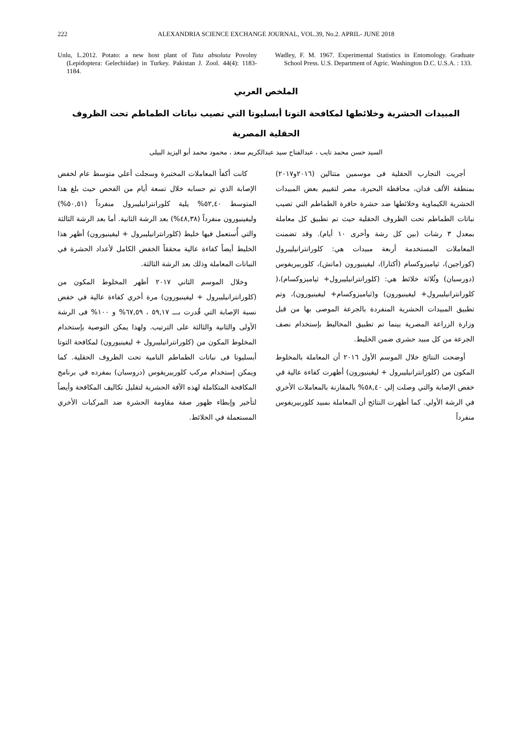222 ALEXANDRIA SCIENCE EXCHANGE JOURNAL, VOL.39, No.2. APRIL- JUNE 2018
Unlu, L.2012. Potato: a new host plant of Tuta absoluta Povolny (Lepidoptera: Gelechiidae) in Turkey. Pakistan J. Zool. 44(4): 1183-1184.
Wadley, F. M. 1967. Experimental Statistics in Entomology. Graduate School Press. U.S. Department of Agric. Washington D.C. U.S.A. : 133.
الملخص العربي
المبيدات الحشرية وخلائطها لمكافحة التوتا أبسليوتا التي تصيب نباتات الطماطم تحت الظروف الحقلية المصرية
السيد حسن محمد تايب ، عبدالفتاح سيد عبدالكريم سعد ، محمود محمد أبو اليزيد البيلى
أجريت التجارب الحقلية فى موسمين متتالين (٢٠١٦و٢٠١٧) بمنطقة الألف فدان، محافظة البحيرة، مصر لتقييم بعض المبيدات الحشرية الكيماوية وخلائطها ضد حشرة حافرة الطماطم التي تصيب نباتات الطماطم تحت الظروف الحقلية حيث تم تطبيق كل معاملة بمعدل ٣ رشات (بين كل رشة وأخرى ١٠ أيام). وقد تضمنت المعاملات المستخدمة أربعة مبيدات هي: كلورانترانيليبرول (كوراجين)، ثياميزوكسام (أكتارا)، ليفينيورون (ماتش)، كلوربيريفوس (دورسبان) وثُلاثة خلائط هي: (كلورانترانيليبرول+ ثياميزوكسام)،( كلورانترانيليبرول+ ليفينيورون) و(ثياميزوكسام+ ليفينيورون)، وتم تطبيق المبيدات الحشرية المنفردة بالجرعة الموصى بها من قبل وزارة الزراعة المصرية بينما تم تطبيق المخاليط بإستخدام نصف الجرعة من كل مبيد حشرى ضمن الخليط.
أوضحت النتائج خلال الموسم الأول ٢٠١٦ أن المعاملة بالمخلوط المكون من (كلورانترانيليبرول + ليفينيورون) أظهرت كفاءة عالية في خفض الإصابة والتي وصلت إلي ٥٨,٤٠% بالمقارنة بالمعاملات الأخري في الرشة الأولي. كما أظهرت النتائج أن المعاملة بمبيد كلوربيريفوس منفرداً
كانت أكفأ المعاملات المختبرة وسجلت أعلي متوسط عام لخفض الإصابة الذي تم حسابه خلال تسعة أيام من الفحص حيث بلغ هذا المتوسط ٥٢,٤٠% يلية كلورانترانيليبرول منفرداً (٥٠,٥١%) وليفينيورون منفرداً (٤٨,٣٨%) بعد الرشة الثانية. أما بعد الرشة الثالثة والتي أُستعمل فيها خليط (كلورانترانيليبرول + ليفينيورون) أظهر هذا الخليط أيضاً كفاءة عالية محققاً الخفض الكامل لأعداد الحشرة في النباتات المعاملة وذلك بعد الرشة الثالثة.
وخلال الموسم الثاني ٢٠١٧ أظهر المخلوط المكون من (كلورانترانيليبرول + ليفينيورون) مرة أخري كفاءة عالية في خفض نسبة الإصابة التي قُدرت بـــ ٥٩,١٧ ، ٦٧,٥٩% و ١٠٠% فى الرشة الأولى والثانية والثالثة على الترتيب. ولهذا يمكن التوصية بإستخدام المخلوط المكون من (كلورانترانيليبرول + ليفينيورون) لمكافحة التوتا أبسليوتا فى نباتات الطماطم النامية تحت الظروف الحقلية. كما ويمكن إستخدام مركب كلوربيريفوس (دروسبان) بمفرده في برنامج المكافحة المتكاملة لهذه الآفة الحشرية لتقليل تكاليف المكافحة وأيضاً لتأخير وإبطاء ظهور صفة مقاومة الحشرة ضد المركبات الأخري المستعملة في الخلائط.